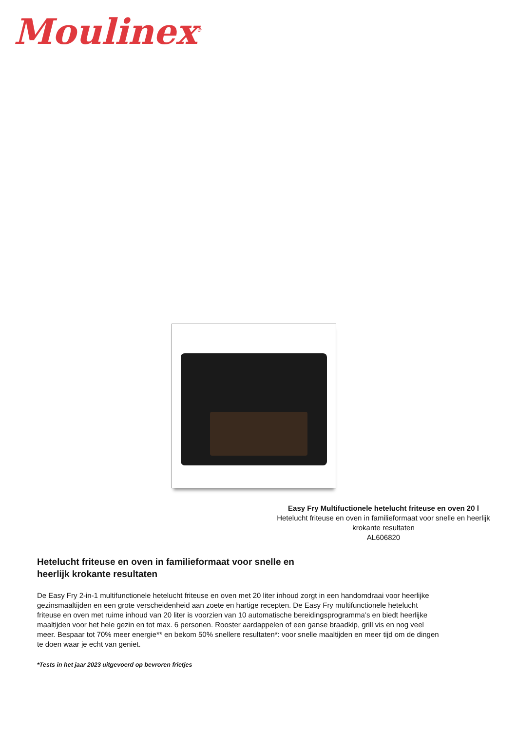Moulinex<sup>®</sup>
Easy Fry Multifuctionele hetelucht friteuse en oven 20 l
Hetelucht friteuse en oven in familieformaat voor snelle en heerlijk krokante resultaten
AL606820
Hetelucht friteuse en oven in familieformaat voor snelle en heerlijk krokante resultaten
De Easy Fry 2-in-1 multifunctionele hetelucht friteuse en oven met 20 liter inhoud zorgt in een handomdraai voor heerlijke gezinsmaaltijden en een grote verscheidenheid aan zoete en hartige recepten. De Easy Fry multifunctionele hetelucht friteuse en oven met ruime inhoud van 20 liter is voorzien van 10 automatische bereidingsprogramma’s en biedt heerlijke maaltijden voor het hele gezin en tot max. 6 personen. Rooster aardappelen of een ganse braadkip, grill vis en nog veel meer. Bespaar tot 70% meer energie** en bekom 50% snellere resultaten*: voor snelle maaltijden en meer tijd om de dingen te doen waar je echt van geniet.
*Tests in het jaar 2023 uitgevoerd op bevroren frietjes